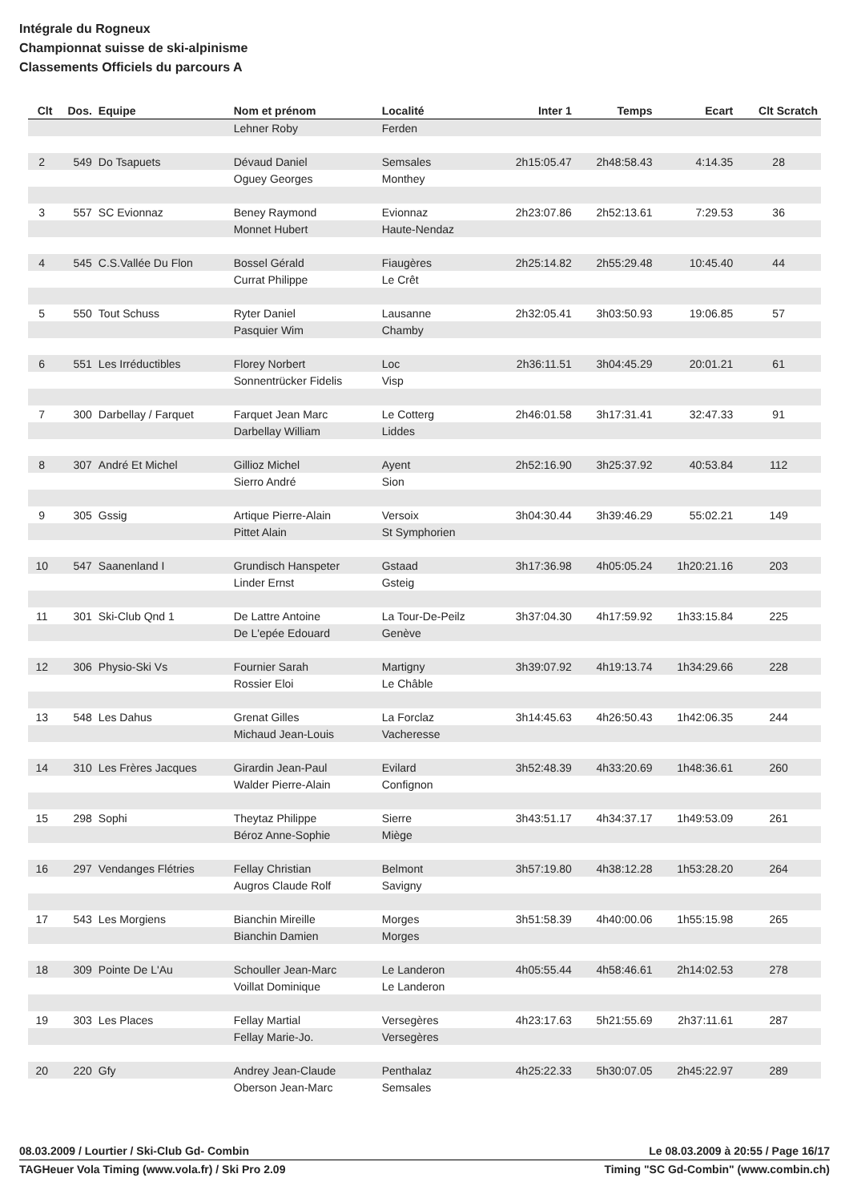Intégrale du Rogneux
Championnat suisse de ski-alpinisme
Classements Officiels du parcours A
| Clt | Dos. | Equipe | Nom et prénom | Localité | Inter 1 | Temps | Ecart | Clt Scratch |
| --- | --- | --- | --- | --- | --- | --- | --- | --- |
| | | | Lehner Roby | Ferden | | | | |
| 2 | 549 | Do Tsapuets | Dévaud Daniel | Semsales | 2h15:05.47 | 2h48:58.43 | 4:14.35 | 28 |
| | | | Oguey Georges | Monthey | | | | |
| 3 | 557 | SC Evionnaz | Beney Raymond | Evionnaz | 2h23:07.86 | 2h52:13.61 | 7:29.53 | 36 |
| | | | Monnet Hubert | Haute-Nendaz | | | | |
| 4 | 545 | C.S.Vallée Du Flon | Bossel Gérald | Fiaugères | 2h25:14.82 | 2h55:29.48 | 10:45.40 | 44 |
| | | | Currat Philippe | Le Crêt | | | | |
| 5 | 550 | Tout Schuss | Ryter Daniel | Lausanne | 2h32:05.41 | 3h03:50.93 | 19:06.85 | 57 |
| | | | Pasquier Wim | Chamby | | | | |
| 6 | 551 | Les Irréductibles | Florey Norbert | Loc | 2h36:11.51 | 3h04:45.29 | 20:01.21 | 61 |
| | | | Sonnentrücker Fidelis | Visp | | | | |
| 7 | 300 | Darbellay / Farquet | Farquet Jean Marc | Le Cotterg | 2h46:01.58 | 3h17:31.41 | 32:47.33 | 91 |
| | | | Darbellay William | Liddes | | | | |
| 8 | 307 | André Et Michel | Gillioz Michel | Ayent | 2h52:16.90 | 3h25:37.92 | 40:53.84 | 112 |
| | | | Sierro André | Sion | | | | |
| 9 | 305 | Gssig | Artique Pierre-Alain | Versoix | 3h04:30.44 | 3h39:46.29 | 55:02.21 | 149 |
| | | | Pittet Alain | St Symphorien | | | | |
| 10 | 547 | Saanenland I | Grundisch Hanspeter | Gstaad | 3h17:36.98 | 4h05:05.24 | 1h20:21.16 | 203 |
| | | | Linder Ernst | Gsteig | | | | |
| 11 | 301 | Ski-Club Qnd 1 | De Lattre Antoine | La Tour-De-Peilz | 3h37:04.30 | 4h17:59.92 | 1h33:15.84 | 225 |
| | | | De L'epée Edouard | Genève | | | | |
| 12 | 306 | Physio-Ski Vs | Fournier Sarah | Martigny | 3h39:07.92 | 4h19:13.74 | 1h34:29.66 | 228 |
| | | | Rossier Eloi | Le Châble | | | | |
| 13 | 548 | Les Dahus | Grenat Gilles | La Forclaz | 3h14:45.63 | 4h26:50.43 | 1h42:06.35 | 244 |
| | | | Michaud Jean-Louis | Vacheresse | | | | |
| 14 | 310 | Les Frères Jacques | Girardin Jean-Paul | Evilard | 3h52:48.39 | 4h33:20.69 | 1h48:36.61 | 260 |
| | | | Walder Pierre-Alain | Confignon | | | | |
| 15 | 298 | Sophi | Theytaz Philippe | Sierre | 3h43:51.17 | 4h34:37.17 | 1h49:53.09 | 261 |
| | | | Béroz Anne-Sophie | Miège | | | | |
| 16 | 297 | Vendanges Flétries | Fellay Christian | Belmont | 3h57:19.80 | 4h38:12.28 | 1h53:28.20 | 264 |
| | | | Augros Claude Rolf | Savigny | | | | |
| 17 | 543 | Les Morgiens | Bianchin Mireille | Morges | 3h51:58.39 | 4h40:00.06 | 1h55:15.98 | 265 |
| | | | Bianchin Damien | Morges | | | | |
| 18 | 309 | Pointe De L'Au | Schouller Jean-Marc | Le Landeron | 4h05:55.44 | 4h58:46.61 | 2h14:02.53 | 278 |
| | | | Voillat Dominique | Le Landeron | | | | |
| 19 | 303 | Les Places | Fellay Martial | Versegères | 4h23:17.63 | 5h21:55.69 | 2h37:11.61 | 287 |
| | | | Fellay Marie-Jo. | Versegères | | | | |
| 20 | 220 | Gfy | Andrey Jean-Claude | Penthalaz | 4h25:22.33 | 5h30:07.05 | 2h45:22.97 | 289 |
| | | | Oberson Jean-Marc | Semsales | | | | |
08.03.2009 / Lourtier / Ski-Club Gd- Combin Le 08.03.2009 à 20:55 / Page 16/17
TAGHeuer Vola Timing (www.vola.fr) / Ski Pro 2.09 Timing "SC Gd-Combin" (www.combin.ch)